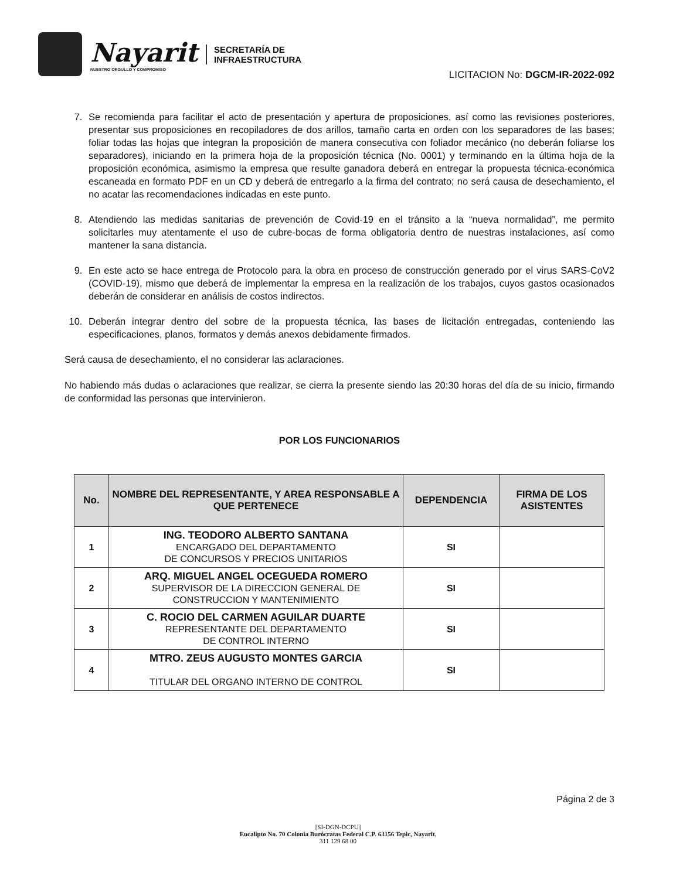Nayarit
NUESTRO ORGULLO Y COMPROMISO
SECRETARÍA DE
INFRAESTRUCTURA
LICITACION No: DGCM-IR-2022-092
7. Se recomienda para facilitar el acto de presentación y apertura de proposiciones, así como las revisiones posteriores, presentar sus proposiciones en recopiladores de dos arillos, tamaño carta en orden con los separadores de las bases; foliar todas las hojas que integran la proposición de manera consecutiva con foliador mecánico (no deberán foliarse los separadores), iniciando en la primera hoja de la proposición técnica (No. 0001) y terminando en la última hoja de la proposición económica, asimismo la empresa que resulte ganadora deberá en entregar la propuesta técnica-económica escaneada en formato PDF en un CD y deberá de entregarlo a la firma del contrato; no será causa de desechamiento, el no acatar las recomendaciones indicadas en este punto.
8. Atendiendo las medidas sanitarias de prevención de Covid-19 en el tránsito a la “nueva normalidad”, me permito solicitarles muy atentamente el uso de cubre-bocas de forma obligatoria dentro de nuestras instalaciones, así como mantener la sana distancia.
9. En este acto se hace entrega de Protocolo para la obra en proceso de construcción generado por el virus SARS-CoV2 (COVID-19), mismo que deberá de implementar la empresa en la realización de los trabajos, cuyos gastos ocasionados deberán de considerar en análisis de costos indirectos.
10. Deberán integrar dentro del sobre de la propuesta técnica, las bases de licitación entregadas, conteniendo las especificaciones, planos, formatos y demás anexos debidamente firmados.
Será causa de desechamiento, el no considerar las aclaraciones.
No habiendo más dudas o aclaraciones que realizar, se cierra la presente siendo las 20:30 horas del día de su inicio, firmando de conformidad las personas que intervinieron.
POR LOS FUNCIONARIOS
| No. | NOMBRE DEL REPRESENTANTE, Y AREA RESPONSABLE A QUE PERTENECE | DEPENDENCIA | FIRMA DE LOS ASISTENTES |
| --- | --- | --- | --- |
| 1 | ING. TEODORO ALBERTO SANTANA ENCARGADO DEL DEPARTAMENTO DE CONCURSOS Y PRECIOS UNITARIOS | SI | |
| 2 | ARQ. MIGUEL ANGEL OCEGUEDA ROMERO SUPERVISOR DE LA DIRECCION GENERAL DE CONSTRUCCION Y MANTENIMIENTO | SI | |
| 3 | C. ROCIO DEL CARMEN AGUILAR DUARTE REPRESENTANTE DEL DEPARTAMENTO DE CONTROL INTERNO | SI | |
| 4 | MTRO. ZEUS AUGUSTO MONTES GARCIA TITULAR DEL ORGANO INTERNO DE CONTROL | SI | |
Página 2 de 3
[SI-DGN-DCPU]
Eucalipto No. 70 Colonia Burócratas Federal C.P. 63156 Tepic, Nayarit.
311 129 68 00